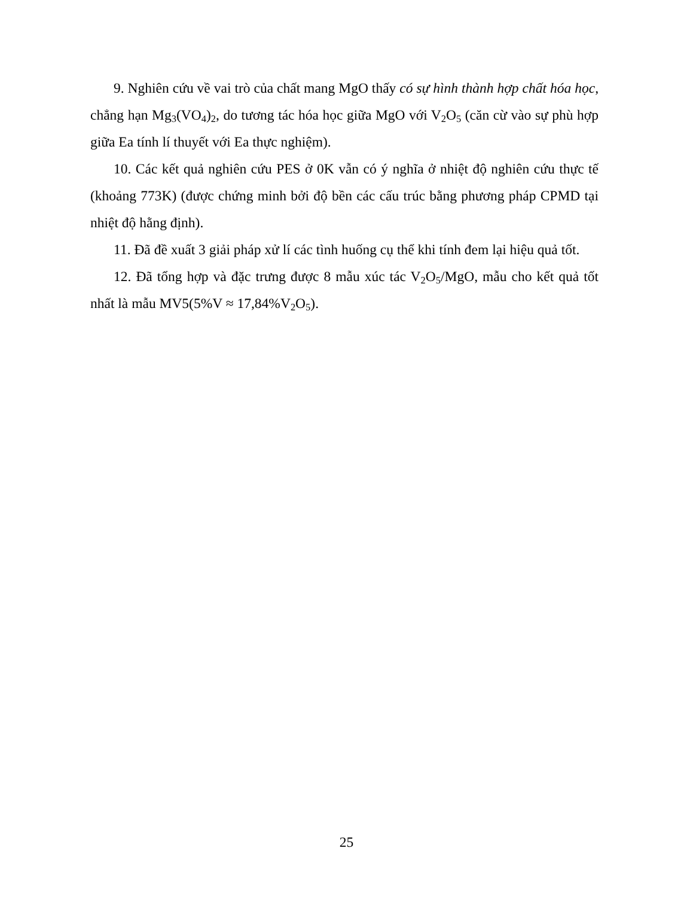9. Nghiên cứu về vai trò của chất mang MgO thấy có sự hình thành hợp chất hóa học, chẳng hạn Mg<sub>3</sub>(VO<sub>4</sub>)<sub>2</sub>, do tương tác hóa học giữa MgO với V<sub>2</sub>O<sub>5</sub> (căn cừ vào sự phù hợp giữa Ea tính lí thuyết với Ea thực nghiệm).
10. Các kết quả nghiên cứu PES ở 0K vẫn có ý nghĩa ở nhiệt độ nghiên cứu thực tế (khoảng 773K) (được chứng minh bởi độ bền các cấu trúc bằng phương pháp CPMD tại nhiệt độ hằng định).
11. Đã đề xuất 3 giải pháp xử lí các tình huống cụ thể khi tính đem lại hiệu quả tốt.
12. Đã tổng hợp và đặc trưng được 8 mẫu xúc tác V<sub>2</sub>O<sub>5</sub>/MgO, mẫu cho kết quả tốt nhất là mẫu MV5(5%V ≈ 17,84%V<sub>2</sub>O<sub>5</sub>).
25